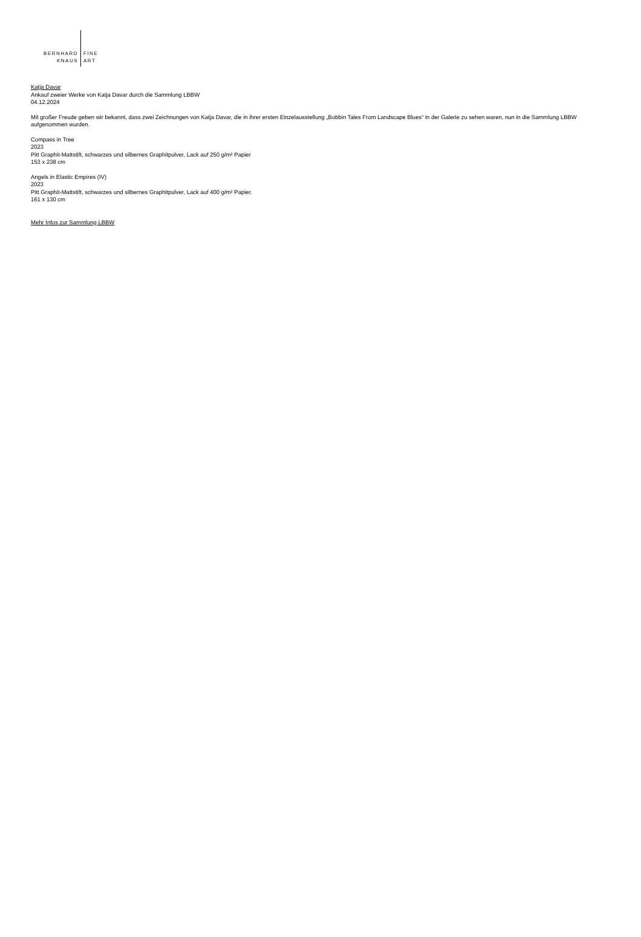BERNHARD
KNAUS
FINE
ART
Katja Davar
Ankauf zweier Werke von Katja Davar durch die Sammlung LBBW
04.12.2024
Mit großer Freude geben wir bekannt, dass zwei Zeichnungen von Katja Davar, die in ihrer ersten Einzelausstellung „Bobbin Tales From Landscape Blues“ in der Galerie zu sehen waren, nun in die Sammlung LBBW aufgenommen wurden.
Compass in Tree
2023
Pitt Graphit-Mattstift, schwarzes und silbernes Graphitpulver, Lack auf 250 g/m² Papier
153 x 238 cm
Angels in Elastic Empires (IV)
2023
Pitt Graphit-Mattstift, schwarzes und silbernes Graphitpulver, Lack auf 400 g/m² Papier.
161 x 130 cm
Mehr Infos zur Sammlung LBBW